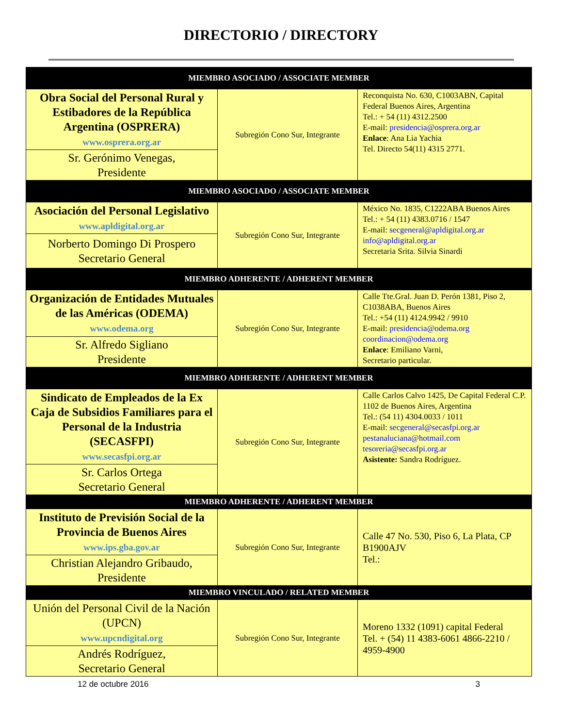DIRECTORIO / DIRECTORY
| MIEMBRO ASOCIADO / ASSOCIATE MEMBER | | |
| --- | --- | --- |
| Obra Social del Personal Rural y Estibadores de la República Argentina (OSPRERA) www.osprera.org.ar | Subregión Cono Sur, Integrante | Reconquista No. 630, C1003ABN, Capital Federal Buenos Aires, Argentina Tel.: + 54 (11) 4312.2500 E-mail: presidencia@osprera.org.ar Enlace : Ana Lia Yachia Tel. Directo 54(11) 4315 2771. |
| Sr. Gerónimo Venegas, Presidente | | |
| MIEMBRO ASOCIADO / ASSOCIATE MEMBER | | |
| Asociación del Personal Legislativo www.apldigital.org.ar | Subregión Cono Sur, Integrante | México No. 1835, C1222ABA Buenos Aires Tel.: + 54 (11) 4383.0716 / 1547 E-mail: secgeneral@apldigital.org.ar info@apldigital.org.ar Secretaria Srita. Silvia Sinardi |
| Norberto Domingo Di Prospero Secretario General | | |
| MIEMBRO ADHERENTE / ADHERENT MEMBER | | |
| Organización de Entidades Mutuales de las Américas (ODEMA) www.odema.org | Subregión Cono Sur, Integrante | Calle Tte.Gral. Juan D. Perón 1381, Piso 2, C1038ABA, Buenos Aires Tel.: +54 (11) 4124.9942 / 9910 E-mail: presidencia@odema.org coordinacion@odema.org Enlace : Emiliano Varni, Secretario particular. |
| Sr. Alfredo Sigliano Presidente | | |
| MIEMBRO ADHERENTE / ADHERENT MEMBER | | |
| Sindicato de Empleados de la Ex Caja de Subsidios Familiares para el Personal de la Industria (SECASFPI) www.secasfpi.org.ar | Subregión Cono Sur, Integrante | Calle Carlos Calvo 1425, De Capital Federal C.P. 1102 de Buenos Aires, Argentina Tel.: (54 11) 4304.0033 / 1011 E-mail: secgeneral@secasfpi.org.ar pestanaluciana@hotmail.com tesoreria@secasfpi.org.ar Asistente: Sandra Rodríguez. |
| Sr. Carlos Ortega Secretario General | | |
| MIEMBRO ADHERENTE / ADHERENT MEMBER | | |
| Instituto de Previsión Social de la Provincia de Buenos Aires www.ips.gba.gov.ar | Subregión Cono Sur, Integrante | Calle 47 No. 530, Piso 6, La Plata, CP B1900AJV Tel.: |
| Christian Alejandro Gribaudo, Presidente | | |
| MIEMBRO VINCULADO / RELATED MEMBER | | |
| Unión del Personal Civil de la Nación (UPCN) www.upcndigital.org | Subregión Cono Sur, Integrante | Moreno 1332 (1091) capital Federal Tel. + (54) 11 4383-6061 4866-2210 / 4959-4900 |
| Andrés Rodríguez, Secretario General | | |
12 de octubre 2016 3